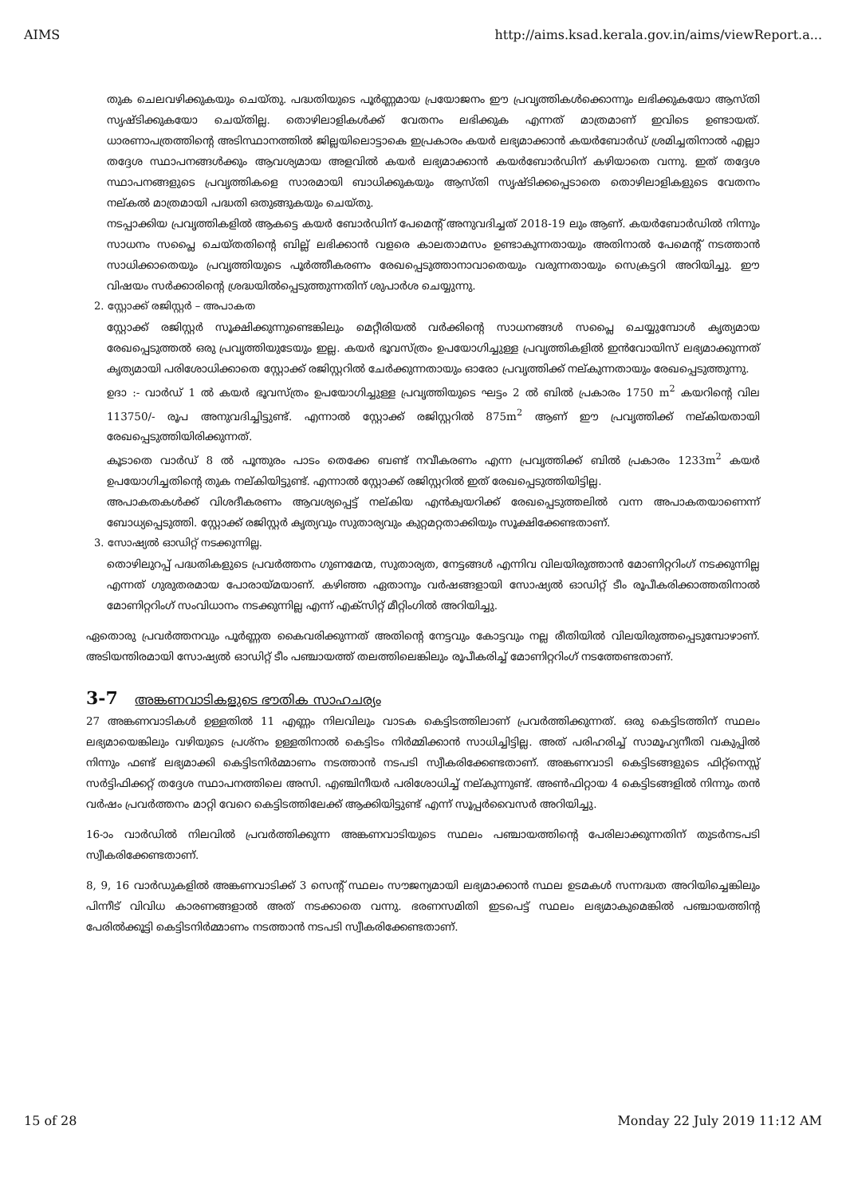AIMS http://aims.ksad.kerala.gov.in/aims/viewReport.a...
തുക ചെലവഴിക്കുകയും ചെയ്തു. പദ്ധതിയുടെ പൂർണ്ണമായ പ്രയോജനം ഈ പ്രവൃത്തികൾക്കൊന്നും ലഭിക്കുകയോ ആസ്തി സൃഷ്ടിക്കുകയോ ചെയ്തില്ല. തൊഴിലാളികൾക്ക് വേതനം ലഭിക്കുക എന്നത് മാത്രമാണ് ഇവിടെ ഉണ്ടായത്. ധാരണാപത്രത്തിന്റെ അടിസ്ഥാനത്തിൽ ജില്ലയിലൊട്ടാകെ ഇപ്രകാരം കയർ ലഭ്യമാക്കാൻ കയർബോർഡ് ശ്രമിച്ചതിനാൽ എല്ലാ തദ്ദേശ സ്ഥാപനങ്ങൾക്കും ആവശ്യമായ അളവിൽ കയർ ലഭ്യമാക്കാൻ കയർബോർഡിന് കഴിയാതെ വന്നു. ഇത് തദ്ദേശ സ്ഥാപനങ്ങളുടെ പ്രവൃത്തികളെ സാരമായി ബാധിക്കുകയും ആസ്തി സൃഷ്ടിക്കപ്പെടാതെ തൊഴിലാളികളുടെ വേതനം നല്കൽ മാത്രമായി പദ്ധതി ഒതുങ്ങുകയും ചെയ്തു.
നടപ്പാക്കിയ പ്രവൃത്തികളിൽ ആകട്ടെ കയർ ബോർഡിന് പേമെന്റ് അനുവദിച്ചത് 2018-19 ലും ആണ്. കയർബോർഡിൽ നിന്നും സാധനം സപ്ലൈ ചെയ്തതിന്റെ ബില്ല് ലഭിക്കാൻ വളരെ കാലതാമസം ഉണ്ടാകുന്നതായും അതിനാൽ പേമെന്റ് നടത്താൻ സാധിക്കാതെയും പ്രവൃത്തിയുടെ പൂർത്തീകരണം രേഖപ്പെടുത്താനാവാതെയും വരുന്നതായും സെക്രട്ടറി അറിയിച്ചു. ഈ വിഷയം സർക്കാരിന്റെ ശ്രദ്ധയിൽപ്പെടുത്തുന്നതിന് ശുപാർശ ചെയ്യുന്നു.
2. സ്റ്റോക്ക് രജിസ്റ്റർ – അപാകത
സ്റ്റോക്ക് രജിസ്റ്റർ സൂക്ഷിക്കുന്നുണ്ടെങ്കിലും മെറ്റീരിയൽ വർക്കിന്റെ സാധനങ്ങൾ സപ്ലൈ ചെയ്യുമ്പോൾ കൃത്യമായ രേഖപ്പെടുത്തൽ ഒരു പ്രവൃത്തിയുടേയും ഇല്ല. കയർ ഭൂവസ്ത്രം ഉപയോഗിച്ചുള്ള പ്രവൃത്തികളിൽ ഇൻവോയിസ് ലഭ്യമാക്കുന്നത് കൃത്യമായി പരിശോധിക്കാതെ സ്റ്റോക്ക് രജിസ്റ്ററിൽ ചേർക്കുന്നതായും ഓരോ പ്രവൃത്തിക്ക് നല്കുന്നതായും രേഖപ്പെടുത്തുന്നു.
ഉദാ :- വാർഡ് 1 ൽ കയർ ഭൂവസ്ത്രം ഉപയോഗിച്ചുള്ള പ്രവൃത്തിയുടെ ഘട്ടം 2 ൽ ബിൽ പ്രകാരം 1750 m<sup>2</sup> കയറിന്റെ വില 113750/- രൂപ അനുവദിച്ചിട്ടുണ്ട്. എന്നാൽ സ്റ്റോക്ക് രജിസ്റ്ററിൽ 875m<sup>2</sup> ആണ് ഈ പ്രവൃത്തിക്ക് നല്കിയതായി രേഖപ്പെടുത്തിയിരിക്കുന്നത്.
കൂടാതെ വാർഡ് 8 ൽ പൂന്തുരം പാടം തെക്കേ ബണ്ട് നവീകരണം എന്ന പ്രവൃത്തിക്ക് ബിൽ പ്രകാരം 1233m<sup>2</sup> കയർ ഉപയോഗിച്ചതിന്റെ തുക നല്കിയിട്ടുണ്ട്. എന്നാൽ സ്റ്റോക്ക് രജിസ്റ്ററിൽ ഇത് രേഖപ്പെടുത്തിയിട്ടില്ല.
അപാകതകൾക്ക് വിശദീകരണം ആവശ്യപ്പെട്ട് നല്കിയ എൻക്വയറിക്ക് രേഖപ്പെടുത്തലിൽ വന്ന അപാകതയാണെന്ന് ബോധ്യപ്പെടുത്തി. സ്റ്റോക്ക് രജിസ്റ്റർ കൃത്യവും സുതാര്യവും കുറ്റമറ്റതാക്കിയും സൂക്ഷിക്കേണ്ടതാണ്.
3. സോഷ്യൽ ഓഡിറ്റ് നടക്കുന്നില്ല.
തൊഴിലുറപ്പ് പദ്ധതികളുടെ പ്രവർത്തനം ഗുണമേന്മ, സുതാര്യത, നേട്ടങ്ങൾ എന്നിവ വിലയിരുത്താൻ മോണിറ്ററിംഗ് നടക്കുന്നില്ല എന്നത് ഗുരുതരമായ പോരായ്മയാണ്. കഴിഞ്ഞ ഏതാനും വർഷങ്ങളായി സോഷ്യൽ ഓഡിറ്റ് ടീം രൂപീകരിക്കാത്തതിനാൽ മോണിറ്ററിംഗ് സംവിധാനം നടക്കുന്നില്ല എന്ന് എക്സിറ്റ് മീറ്റിംഗിൽ അറിയിച്ചു.
ഏതൊരു പ്രവർത്തനവും പൂർണ്ണത കൈവരിക്കുന്നത് അതിന്റെ നേട്ടവും കോട്ടവും നല്ല രീതിയിൽ വിലയിരുത്തപ്പെടുമ്പോഴാണ്. അടിയന്തിരമായി സോഷ്യൽ ഓഡിറ്റ് ടീം പഞ്ചായത്ത് തലത്തിലെങ്കിലും രൂപീകരിച്ച് മോണിറ്ററിംഗ് നടത്തേണ്ടതാണ്.
3-7 അങ്കണവാടികളുടെ ഭൗതിക സാഹചര്യം
27 അങ്കണവാടികൾ ഉള്ളതിൽ 11 എണ്ണം നിലവിലും വാടക കെട്ടിടത്തിലാണ് പ്രവർത്തിക്കുന്നത്. ഒരു കെട്ടിടത്തിന് സ്ഥലം ലഭ്യമായെങ്കിലും വഴിയുടെ പ്രശ്നം ഉള്ളതിനാൽ കെട്ടിടം നിർമ്മിക്കാൻ സാധിച്ചിട്ടില്ല. അത് പരിഹരിച്ച് സാമൂഹ്യനീതി വകുപ്പിൽ നിന്നും ഫണ്ട് ലഭ്യമാക്കി കെട്ടിടനിർമ്മാണം നടത്താൻ നടപടി സ്വീകരിക്കേണ്ടതാണ്. അങ്കണവാടി കെട്ടിടങ്ങളുടെ ഫിറ്റ്നെസ്സ് സർട്ടിഫിക്കറ്റ് തദ്ദേശ സ്ഥാപനത്തിലെ അസി. എഞ്ചിനീയർ പരിശോധിച്ച് നല്കുന്നുണ്ട്. അൺഫിറ്റായ 4 കെട്ടിടങ്ങളിൽ നിന്നും തൻ വർഷം പ്രവർത്തനം മാറ്റി വേറെ കെട്ടിടത്തിലേക്ക് ആക്കിയിട്ടുണ്ട് എന്ന് സൂപ്പർവൈസർ അറിയിച്ചു.
16-ാം വാർഡിൽ നിലവിൽ പ്രവർത്തിക്കുന്ന അങ്കണവാടിയുടെ സ്ഥലം പഞ്ചായത്തിന്റെ പേരിലാക്കുന്നതിന് തുടർനടപടി സ്വീകരിക്കേണ്ടതാണ്.
8, 9, 16 വാർഡുകളിൽ അങ്കണവാടിക്ക് 3 സെന്റ് സ്ഥലം സൗജന്യമായി ലഭ്യമാക്കാൻ സ്ഥല ഉടമകൾ സന്നദ്ധത അറിയിച്ചെങ്കിലും പിന്നീട് വിവിധ കാരണങ്ങളാൽ അത് നടക്കാതെ വന്നു. ഭരണസമിതി ഇടപെട്ട് സ്ഥലം ലഭ്യമാകുമെങ്കിൽ പഞ്ചായത്തിന്റ പേരിൽക്കൂട്ടി കെട്ടിടനിർമ്മാണം നടത്താൻ നടപടി സ്വീകരിക്കേണ്ടതാണ്.
15 of 28 Monday 22 July 2019 11:12 AM